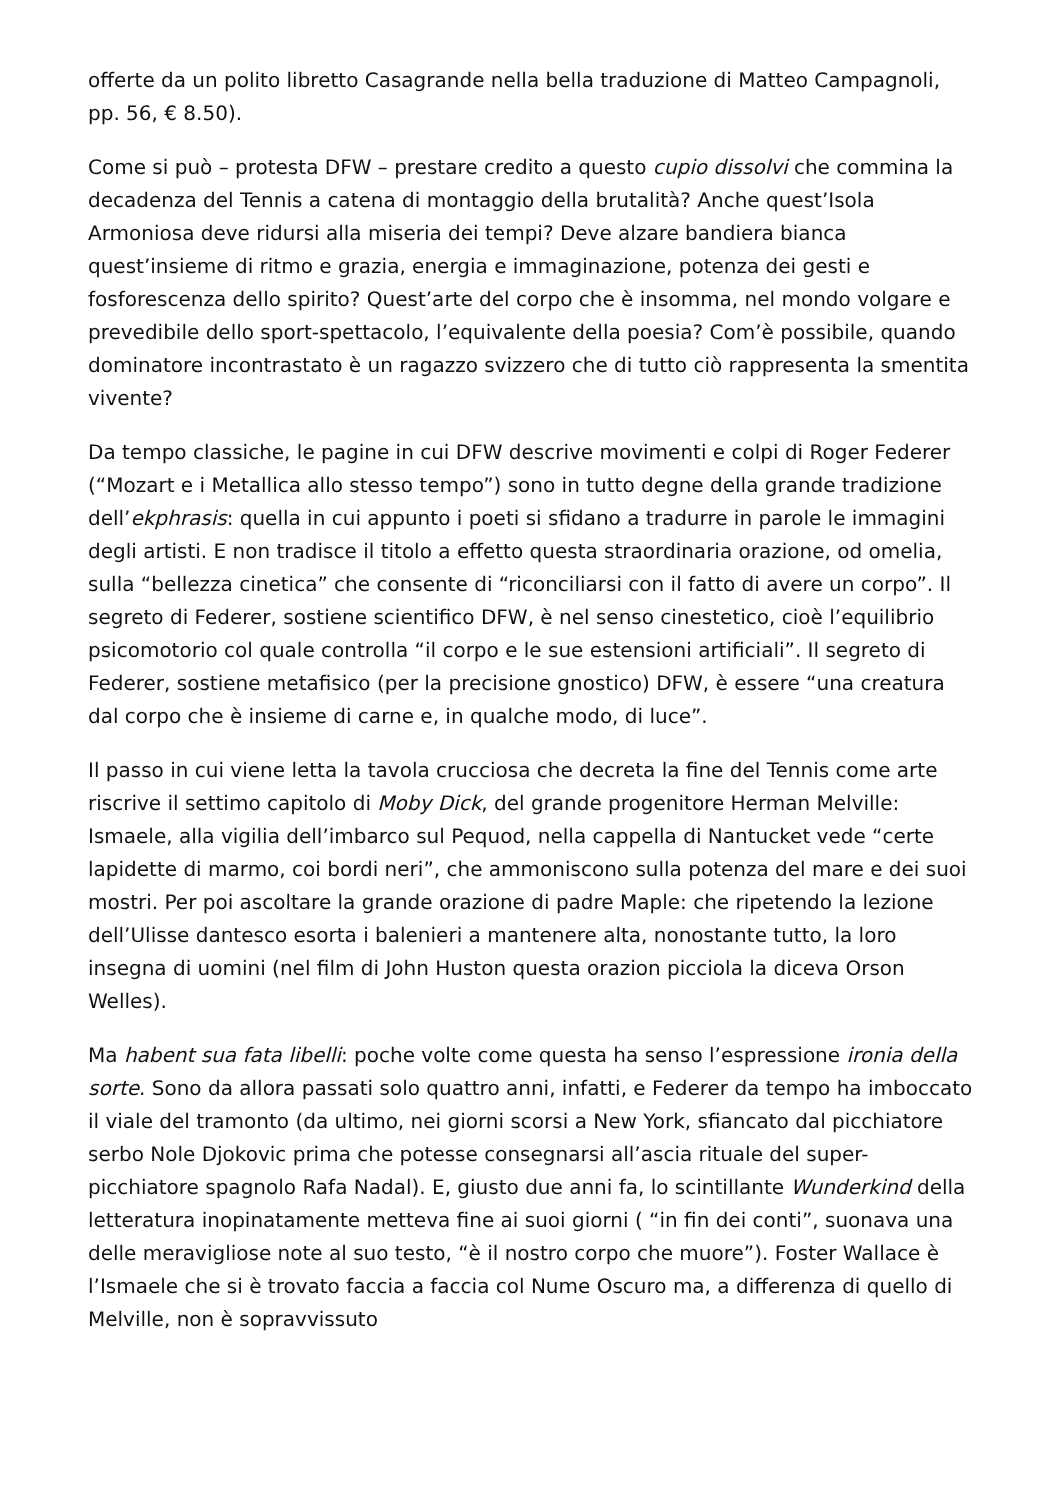offerte da un polito libretto Casagrande nella bella traduzione di Matteo Campagnoli, pp. 56, € 8.50).
Come si può – protesta DFW – prestare credito a questo cupio dissolvi che commina la decadenza del Tennis a catena di montaggio della brutalità? Anche quest’Isola Armoniosa deve ridursi alla miseria dei tempi? Deve alzare bandiera bianca quest’insieme di ritmo e grazia, energia e immaginazione, potenza dei gesti e fosforescenza dello spirito? Quest’arte del corpo che è insomma, nel mondo volgare e prevedibile dello sport-spettacolo, l’equivalente della poesia? Com’è possibile, quando dominatore incontrastato è un ragazzo svizzero che di tutto ciò rappresenta la smentita vivente?
Da tempo classiche, le pagine in cui DFW descrive movimenti e colpi di Roger Federer (“Mozart e i Metallica allo stesso tempo”) sono in tutto degne della grande tradizione dell’ekphrasis: quella in cui appunto i poeti si sfidano a tradurre in parole le immagini degli artisti. E non tradisce il titolo a effetto questa straordinaria orazione, od omelia, sulla “bellezza cinetica” che consente di “riconciliarsi con il fatto di avere un corpo”. Il segreto di Federer, sostiene scientifico DFW, è nel senso cinestetico, cioè l’equilibrio psicomotorio col quale controlla “il corpo e le sue estensioni artificiali”. Il segreto di Federer, sostiene metafisico (per la precisione gnostico) DFW, è essere “una creatura dal corpo che è insieme di carne e, in qualche modo, di luce”.
Il passo in cui viene letta la tavola crucciosa che decreta la fine del Tennis come arte riscrive il settimo capitolo di Moby Dick, del grande progenitore Herman Melville: Ismaele, alla vigilia dell’imbarco sul Pequod, nella cappella di Nantucket vede “certe lapidette di marmo, coi bordi neri”, che ammoniscono sulla potenza del mare e dei suoi mostri. Per poi ascoltare la grande orazione di padre Maple: che ripetendo la lezione dell’Ulisse dantesco esorta i balenieri a mantenere alta, nonostante tutto, la loro insegna di uomini (nel film di John Huston questa orazion picciola la diceva Orson Welles).
Ma habent sua fata libelli: poche volte come questa ha senso l’espressione ironia della sorte. Sono da allora passati solo quattro anni, infatti, e Federer da tempo ha imboccato il viale del tramonto (da ultimo, nei giorni scorsi a New York, sfiancato dal picchiatore serbo Nole Djokovic prima che potesse consegnarsi all’ascia rituale del super-picchiatore spagnolo Rafa Nadal). E, giusto due anni fa, lo scintillante Wunderkind della letteratura inopinatamente metteva fine ai suoi giorni ( “in fin dei conti”, suonava una delle meravigliose note al suo testo, “è il nostro corpo che muore”). Foster Wallace è l’Ismaele che si è trovato faccia a faccia col Nume Oscuro ma, a differenza di quello di Melville, non è sopravvissuto